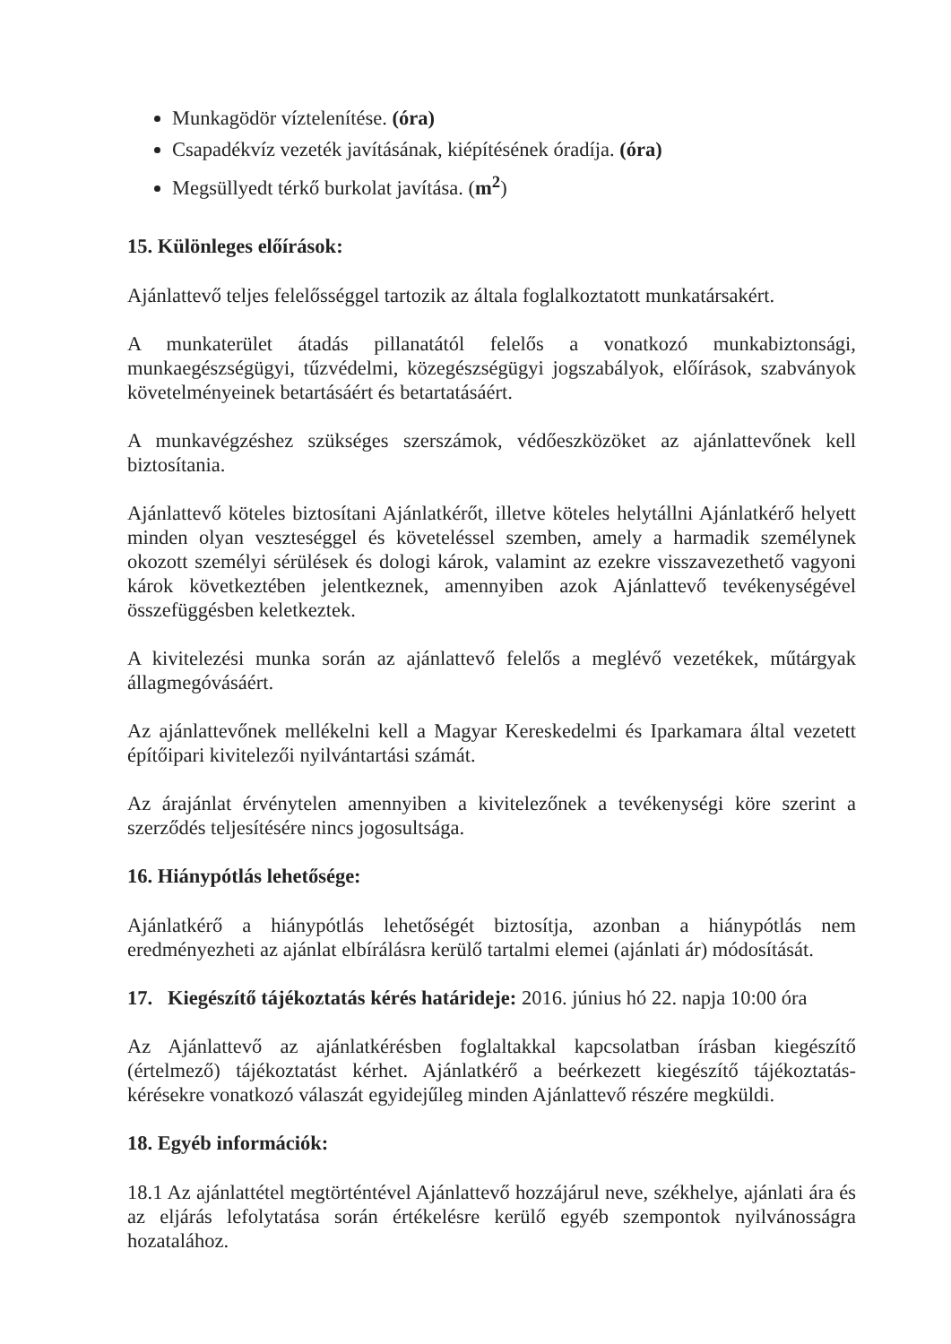Munkagödör víztelenítése. (óra)
Csapadékvíz vezeték javításának, kiépítésének óradíja. (óra)
Megsüllyedt térkő burkolat javítása. (m<sup>2</sup>)
15. Különleges előírások:
Ajánlattevő teljes felelősséggel tartozik az általa foglalkoztatott munkatársakért.
A munkaterület átadás pillanatától felelős a vonatkozó munkabiztonsági, munkaegészségügyi, tűzvédelmi, közegészségügyi jogszabályok, előírások, szabványok követelményeinek betartásáért és betartatásáért.
A munkavégzéshez szükséges szerszámok, védőeszközöket az ajánlattevőnek kell biztosítania.
Ajánlattevő köteles biztosítani Ajánlatkérőt, illetve köteles helytállni Ajánlatkérő helyett minden olyan veszteséggel és követeléssel szemben, amely a harmadik személynek okozott személyi sérülések és dologi károk, valamint az ezekre visszavezethető vagyoni károk következtében jelentkeznek, amennyiben azok Ajánlattevő tevékenységével összefüggésben keletkeztek.
A kivitelezési munka során az ajánlattevő felelős a meglévő vezetékek, műtárgyak állagmegóvásáért.
Az ajánlattevőnek mellékelni kell a Magyar Kereskedelmi és Iparkamara által vezetett építőipari kivitelezői nyilvántartási számát.
Az árajánlat érvénytelen amennyiben a kivitelezőnek a tevékenységi köre szerint a szerződés teljesítésére nincs jogosultsága.
16. Hiánypótlás lehetősége:
Ajánlatkérő a hiánypótlás lehetőségét biztosítja, azonban a hiánypótlás nem eredményezheti az ajánlat elbírálásra kerülő tartalmi elemei (ajánlati ár) módosítását.
17. Kiegészítő tájékoztatás kérés határideje: 2016. június hó 22. napja 10:00 óra
Az Ajánlattevő az ajánlatkérésben foglaltakkal kapcsolatban írásban kiegészítő (értelmező) tájékoztatást kérhet. Ajánlatkérő a beérkezett kiegészítő tájékoztatás-kérésekre vonatkozó válaszát egyidejűleg minden Ajánlattevő részére megküldi.
18. Egyéb információk:
18.1 Az ajánlattétel megtörténtével Ajánlattevő hozzájárul neve, székhelye, ajánlati ára és az eljárás lefolytatása során értékelésre kerülő egyéb szempontok nyilvánosságra hozatalához.